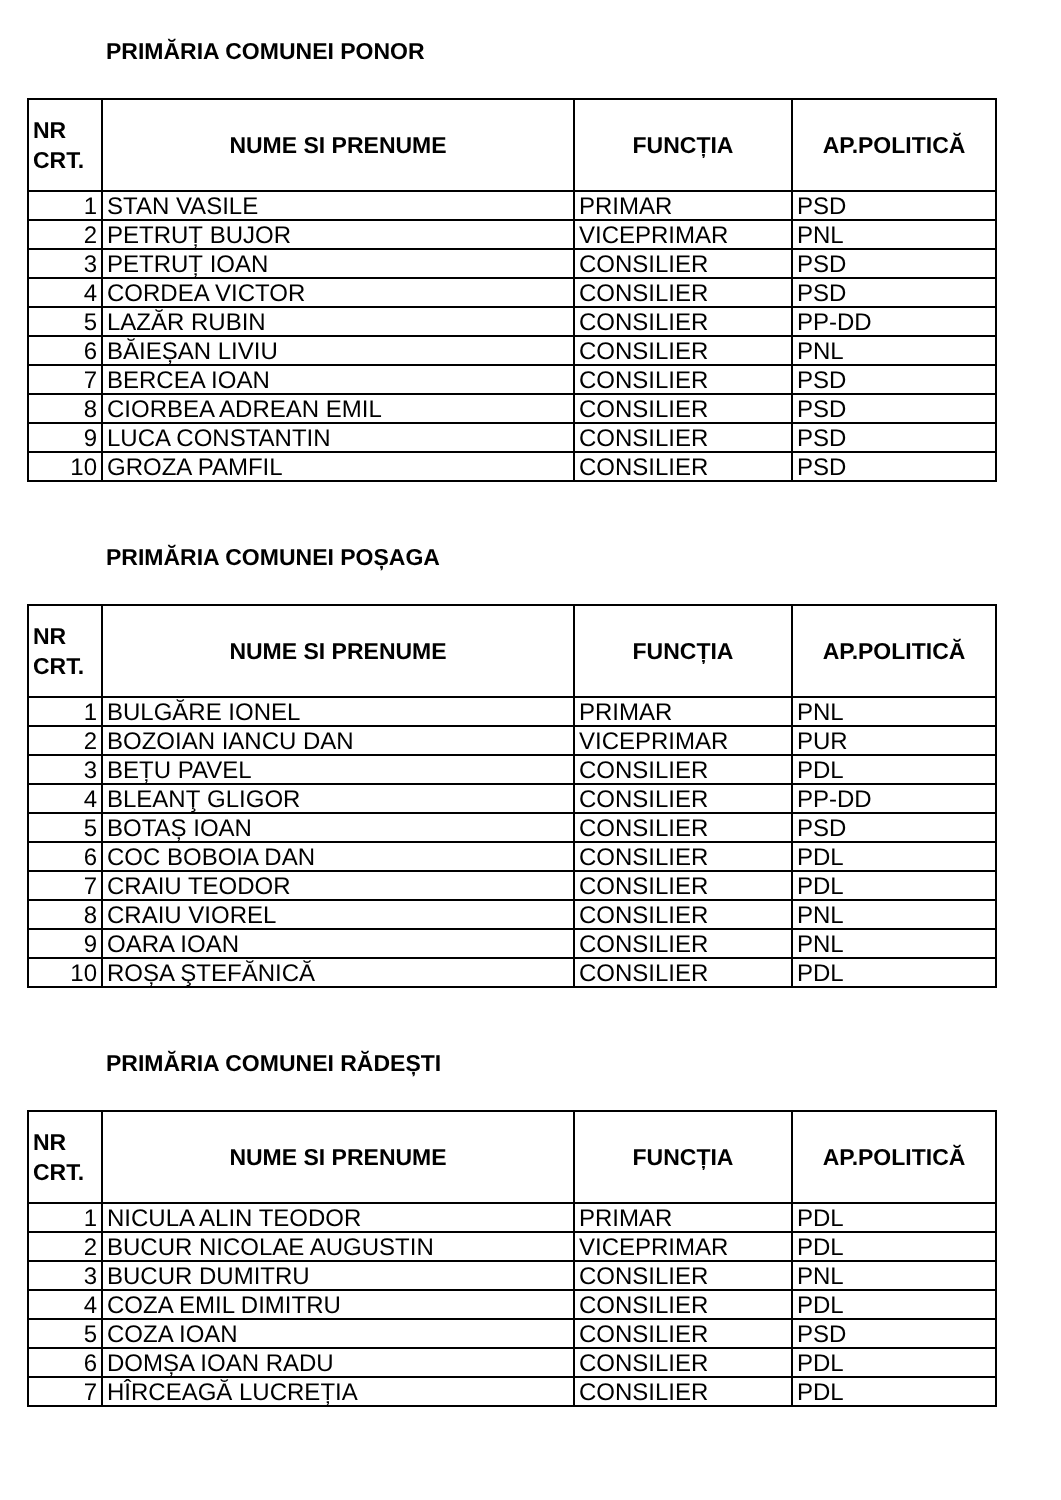PRIMĂRIA COMUNEI PONOR
| NR CRT. | NUME SI PRENUME | FUNCȚIA | AP.POLITICĂ |
| --- | --- | --- | --- |
| 1 | STAN VASILE | PRIMAR | PSD |
| 2 | PETRUȚ BUJOR | VICEPRIMAR | PNL |
| 3 | PETRUȚ IOAN | CONSILIER | PSD |
| 4 | CORDEA VICTOR | CONSILIER | PSD |
| 5 | LAZĂR RUBIN | CONSILIER | PP-DD |
| 6 | BĂIEȘAN LIVIU | CONSILIER | PNL |
| 7 | BERCEA IOAN | CONSILIER | PSD |
| 8 | CIORBEA ADREAN EMIL | CONSILIER | PSD |
| 9 | LUCA CONSTANTIN | CONSILIER | PSD |
| 10 | GROZA PAMFIL | CONSILIER | PSD |
PRIMĂRIA COMUNEI POȘAGA
| NR CRT. | NUME SI PRENUME | FUNCȚIA | AP.POLITICĂ |
| --- | --- | --- | --- |
| 1 | BULGĂRE IONEL | PRIMAR | PNL |
| 2 | BOZOIAN IANCU DAN | VICEPRIMAR | PUR |
| 3 | BEȚU PAVEL | CONSILIER | PDL |
| 4 | BLEANŢ GLIGOR | CONSILIER | PP-DD |
| 5 | BOTAȘ IOAN | CONSILIER | PSD |
| 6 | COC BOBOIA DAN | CONSILIER | PDL |
| 7 | CRAIU TEODOR | CONSILIER | PDL |
| 8 | CRAIU VIOREL | CONSILIER | PNL |
| 9 | OARA IOAN | CONSILIER | PNL |
| 10 | ROȘA ŞTEFĂNICĂ | CONSILIER | PDL |
PRIMĂRIA COMUNEI RĂDEȘTI
| NR CRT. | NUME SI PRENUME | FUNCȚIA | AP.POLITICĂ |
| --- | --- | --- | --- |
| 1 | NICULA ALIN TEODOR | PRIMAR | PDL |
| 2 | BUCUR NICOLAE AUGUSTIN | VICEPRIMAR | PDL |
| 3 | BUCUR DUMITRU | CONSILIER | PNL |
| 4 | COZA EMIL DIMITRU | CONSILIER | PDL |
| 5 | COZA IOAN | CONSILIER | PSD |
| 6 | DOMȘA IOAN RADU | CONSILIER | PDL |
| 7 | HÎRCEAGĂ LUCREȚIA | CONSILIER | PDL |